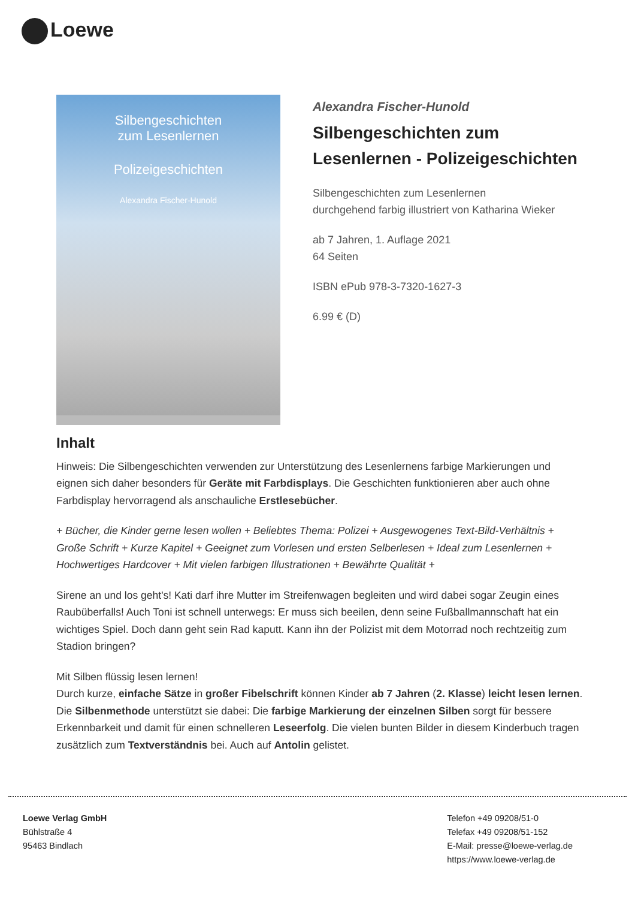Loewe
Silbengeschichten
zum Lesenlernen
Polizeigeschichten
Alexandra Fischer-Hunold
Alexandra Fischer-Hunold
Silbengeschichten zum Lesenlernen - Polizeigeschichten
Silbengeschichten zum Lesenlernen
durchgehend farbig illustriert von Katharina Wieker
ab 7 Jahren, 1. Auflage 2021
64 Seiten
ISBN ePub 978-3-7320-1627-3
6.99 € (D)
Inhalt
Hinweis: Die Silbengeschichten verwenden zur Unterstützung des Lesenlernens farbige Markierungen und eignen sich daher besonders für Geräte mit Farbdisplays. Die Geschichten funktionieren aber auch ohne Farbdisplay hervorragend als anschauliche Erstlesebücher.
+ Bücher, die Kinder gerne lesen wollen + Beliebtes Thema: Polizei + Ausgewogenes Text-Bild-Verhältnis + Große Schrift + Kurze Kapitel + Geeignet zum Vorlesen und ersten Selberlesen + Ideal zum Lesenlernen + Hochwertiges Hardcover + Mit vielen farbigen Illustrationen + Bewährte Qualität +
Sirene an und los geht's! Kati darf ihre Mutter im Streifenwagen begleiten und wird dabei sogar Zeugin eines Raubüberfalls! Auch Toni ist schnell unterwegs: Er muss sich beeilen, denn seine Fußballmannschaft hat ein wichtiges Spiel. Doch dann geht sein Rad kaputt. Kann ihn der Polizist mit dem Motorrad noch rechtzeitig zum Stadion bringen?
Mit Silben flüssig lesen lernen!
Durch kurze, einfache Sätze in großer Fibelschrift können Kinder ab 7 Jahren (2. Klasse) leicht lesen lernen. Die Silbenmethode unterstützt sie dabei: Die farbige Markierung der einzelnen Silben sorgt für bessere Erkennbarkeit und damit für einen schnelleren Leseerfolg. Die vielen bunten Bilder in diesem Kinderbuch tragen zusätzlich zum Textverständnis bei. Auch auf Antolin gelistet.
Loewe Verlag GmbH
Bühlstraße 4
95463 Bindlach
Telefon +49 09208/51-0
Telefax +49 09208/51-152
E-Mail: presse@loewe-verlag.de
https://www.loewe-verlag.de